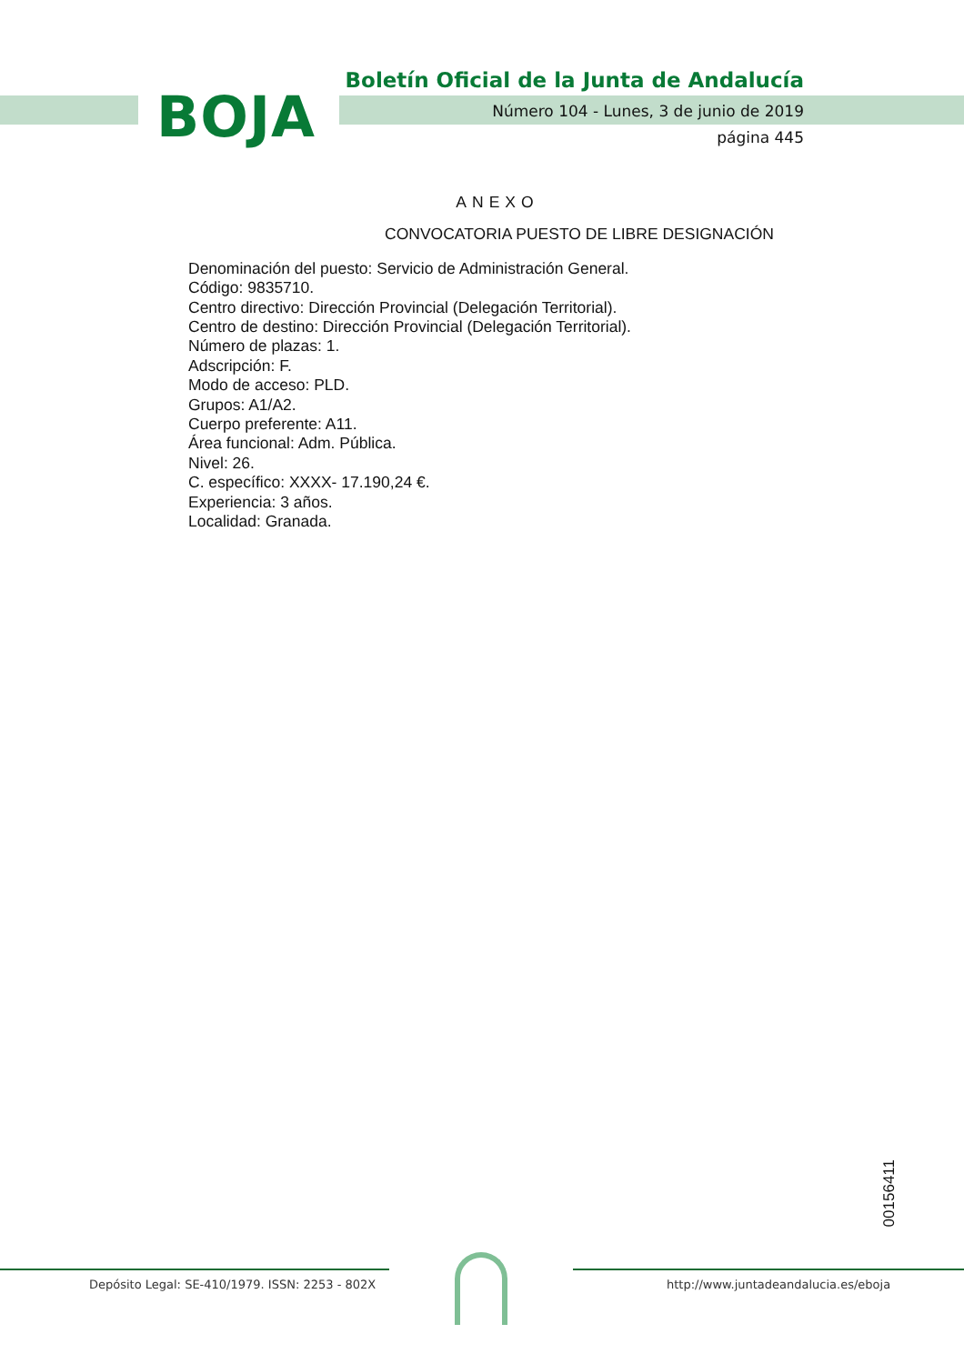BOJA
Boletín Oficial de la Junta de Andalucía
Número 104 - Lunes, 3 de junio de 2019
página 445
ANEXO
CONVOCATORIA PUESTO DE LIBRE DESIGNACIÓN
Denominación del puesto: Servicio de Administración General.
Código: 9835710.
Centro directivo: Dirección Provincial (Delegación Territorial).
Centro de destino: Dirección Provincial (Delegación Territorial).
Número de plazas: 1.
Adscripción: F.
Modo de acceso: PLD.
Grupos: A1/A2.
Cuerpo preferente: A11.
Área funcional: Adm. Pública.
Nivel: 26.
C. específico: XXXX- 17.190,24 €.
Experiencia: 3 años.
Localidad: Granada.
00156411
Depósito Legal: SE-410/1979. ISSN: 2253 - 802X
http://www.juntadeandalucia.es/eboja